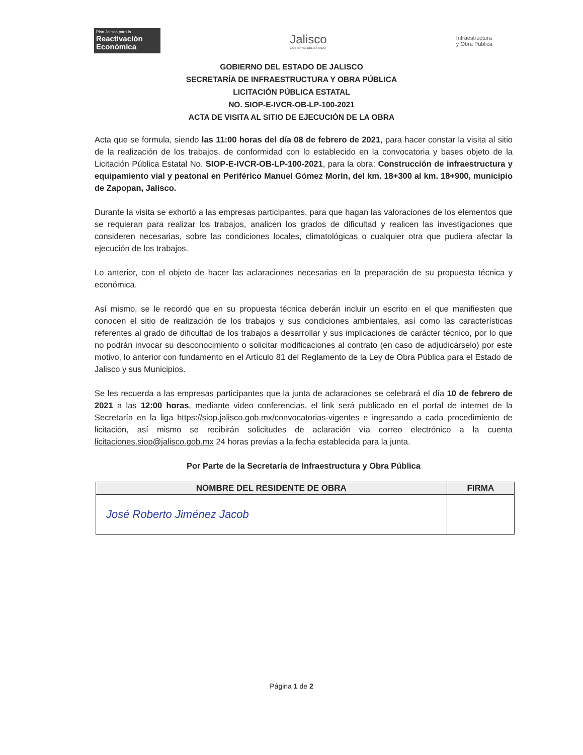Plan Jalisco para la
Reactivación Económica
Jalisco
GOBIERNO DEL ESTADO
Infraestructura
y Obra Pública
GOBIERNO DEL ESTADO DE JALISCO
SECRETARÍA DE INFRAESTRUCTURA Y OBRA PÚBLICA
LICITACIÓN PÚBLICA ESTATAL
NO. SIOP-E-IVCR-OB-LP-100-2021
ACTA DE VISITA AL SITIO DE EJECUCIÓN DE LA OBRA
Acta que se formula, siendo las 11:00 horas del día 08 de febrero de 2021, para hacer constar la visita al sitio de la realización de los trabajos, de conformidad con lo establecido en la convocatoria y bases objeto de la Licitación Pública Estatal No. SIOP-E-IVCR-OB-LP-100-2021, para la obra: Construcción de infraestructura y equipamiento vial y peatonal en Periférico Manuel Gómez Morín, del km. 18+300 al km. 18+900, municipio de Zapopan, Jalisco.
Durante la visita se exhortó a las empresas participantes, para que hagan las valoraciones de los elementos que se requieran para realizar los trabajos, analicen los grados de dificultad y realicen las investigaciones que consideren necesarias, sobre las condiciones locales, climatológicas o cualquier otra que pudiera afectar la ejecución de los trabajos.
Lo anterior, con el objeto de hacer las aclaraciones necesarias en la preparación de su propuesta técnica y económica.
Así mismo, se le recordó que en su propuesta técnica deberán incluir un escrito en el que manifiesten que conocen el sitio de realización de los trabajos y sus condiciones ambientales, así como las características referentes al grado de dificultad de los trabajos a desarrollar y sus implicaciones de carácter técnico, por lo que no podrán invocar su desconocimiento o solicitar modificaciones al contrato (en caso de adjudicárselo) por este motivo, lo anterior con fundamento en el Artículo 81 del Reglamento de la Ley de Obra Pública para el Estado de Jalisco y sus Municipios.
Se les recuerda a las empresas participantes que la junta de aclaraciones se celebrará el día 10 de febrero de 2021 a las 12:00 horas, mediante video conferencias, el link será publicado en el portal de internet de la Secretaría en la liga https://siop.jalisco.gob.mx/convocatorias-vigentes e ingresando a cada procedimiento de licitación, así mismo se recibirán solicitudes de aclaración vía correo electrónico a la cuenta licitaciones.siop@jalisco.gob.mx 24 horas previas a la fecha establecida para la junta.
Por Parte de la Secretaría de Infraestructura y Obra Pública
| NOMBRE DEL RESIDENTE DE OBRA | FIRMA |
| --- | --- |
| José Roberto Jiménez Jacob | |
Página 1 de 2